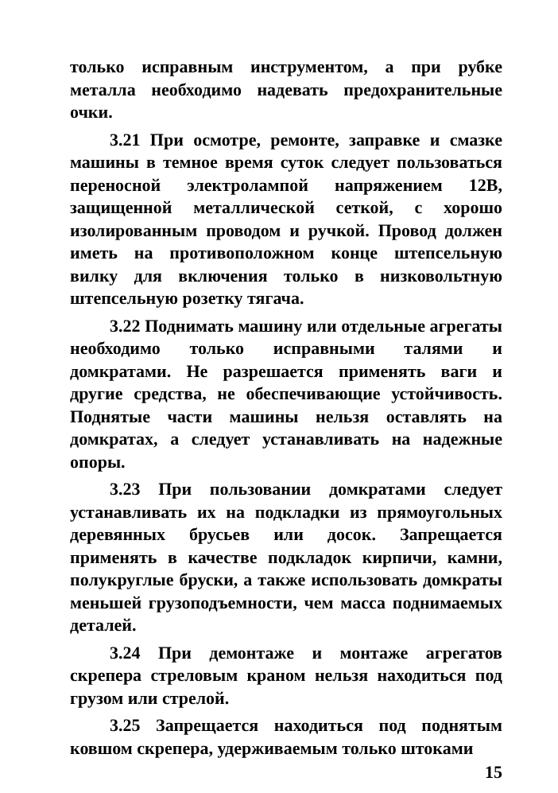только исправным инструментом, а при рубке металла необходимо надевать предохранительные очки.
3.21 При осмотре, ремонте, заправке и смазке машины в темное время суток следует пользоваться переносной электролампой напряжением 12В, защищенной металлической сеткой, с хорошо изолированным проводом и ручкой. Провод должен иметь на противоположном конце штепсельную вилку для включения только в низковольтную штепсельную розетку тягача.
3.22 Поднимать машину или отдельные агрегаты необходимо только исправными талями и домкратами. Не разрешается применять ваги и другие средства, не обеспечивающие устойчивость. Поднятые части машины нельзя оставлять на домкратах, а следует устанавливать на надежные опоры.
3.23 При пользовании домкратами следует устанавливать их на подкладки из прямоугольных деревянных брусьев или досок. Запрещается применять в качестве подкладок кирпичи, камни, полукруглые бруски, а также использовать домкраты меньшей грузоподъемности, чем масса поднимаемых деталей.
3.24 При демонтаже и монтаже агрегатов скрепера стреловым краном нельзя находиться под грузом или стрелой.
3.25 Запрещается находиться под поднятым ковшом скрепера, удерживаемым только штоками
15